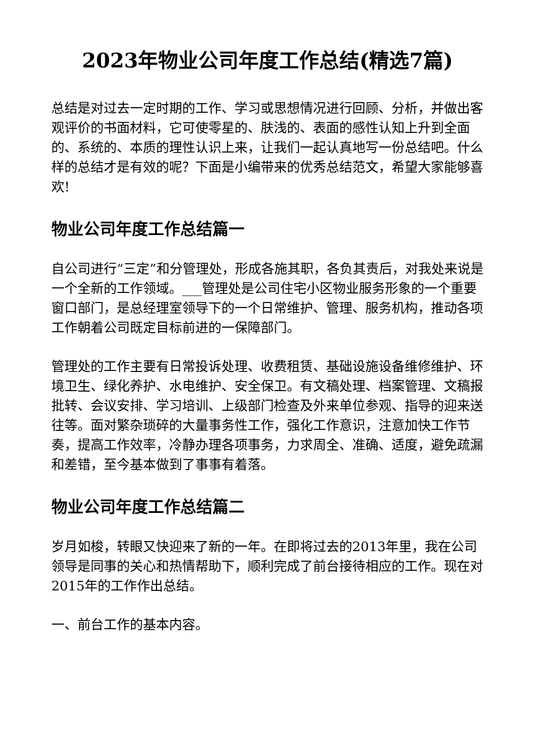2023年物业公司年度工作总结(精选7篇)
总结是对过去一定时期的工作、学习或思想情况进行回顾、分析，并做出客观评价的书面材料，它可使零星的、肤浅的、表面的感性认知上升到全面的、系统的、本质的理性认识上来，让我们一起认真地写一份总结吧。什么样的总结才是有效的呢？下面是小编带来的优秀总结范文，希望大家能够喜欢!
物业公司年度工作总结篇一
自公司进行“三定”和分管理处，形成各施其职，各负其责后，对我处来说是一个全新的工作领域。___管理处是公司住宅小区物业服务形象的一个重要窗口部门，是总经理室领导下的一个日常维护、管理、服务机构，推动各项工作朝着公司既定目标前进的一保障部门。
管理处的工作主要有日常投诉处理、收费租赁、基础设施设备维修维护、环境卫生、绿化养护、水电维护、安全保卫。有文稿处理、档案管理、文稿报批转、会议安排、学习培训、上级部门检查及外来单位参观、指导的迎来送往等。面对繁杂琐碎的大量事务性工作，强化工作意识，注意加快工作节奏，提高工作效率，冷静办理各项事务，力求周全、准确、适度，避免疏漏和差错，至今基本做到了事事有着落。
物业公司年度工作总结篇二
岁月如梭，转眼又快迎来了新的一年。在即将过去的2013年里，我在公司领导是同事的关心和热情帮助下，顺利完成了前台接待相应的工作。现在对2015年的工作作出总结。
一、前台工作的基本内容。